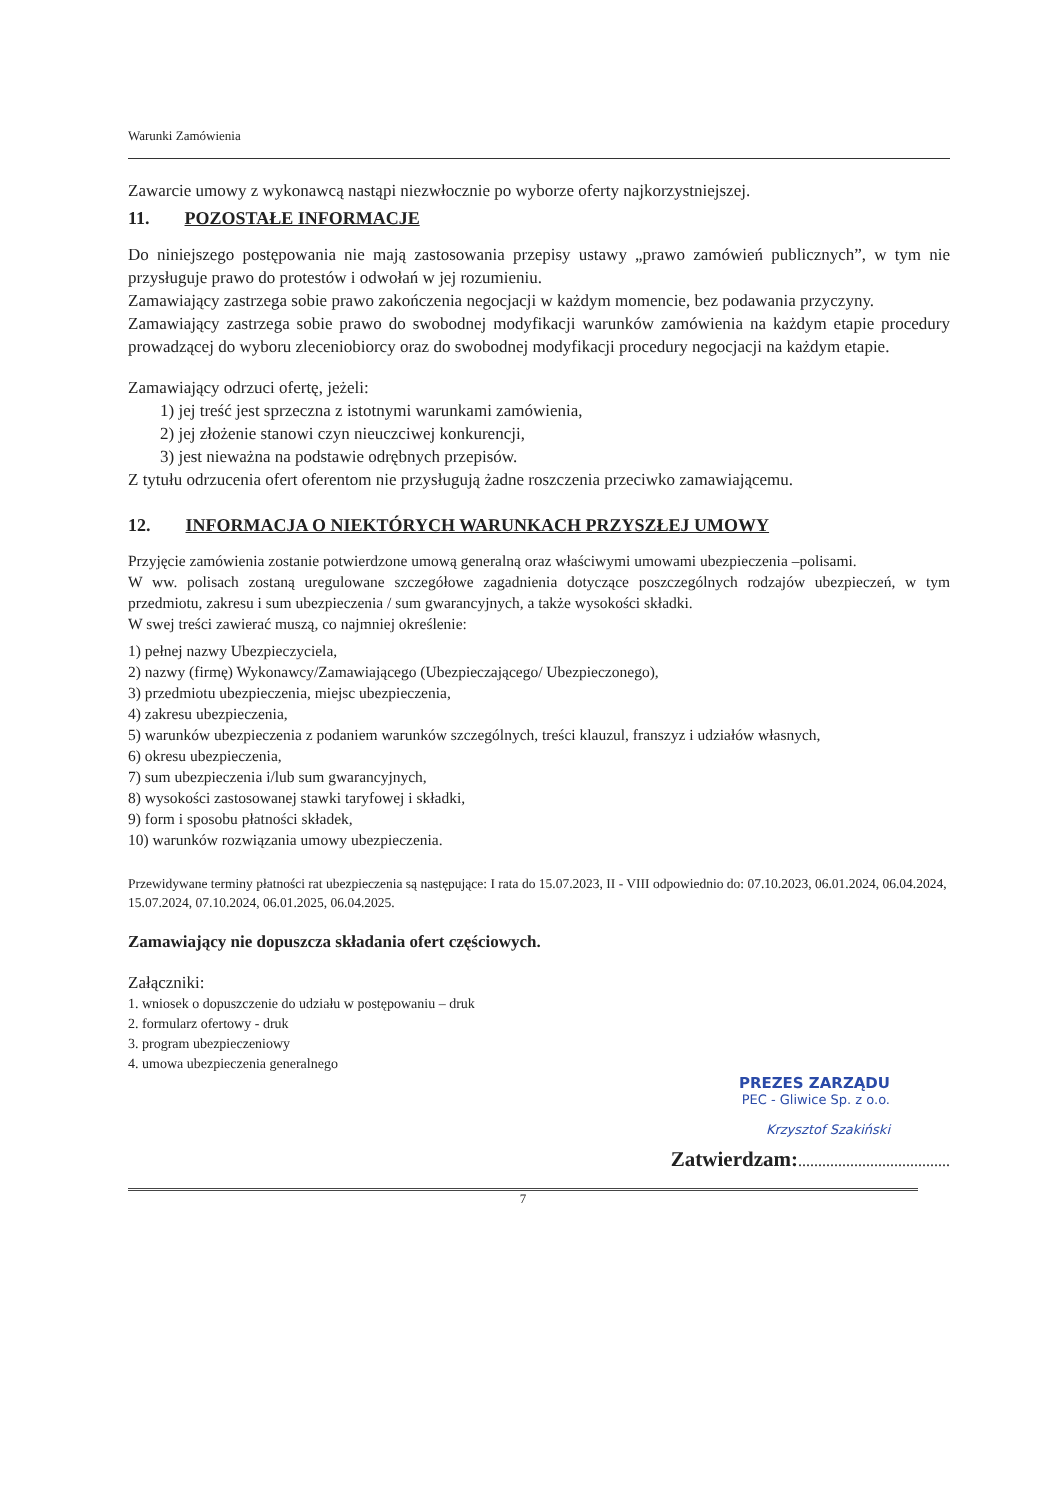Warunki Zamówienia
Zawarcie umowy z wykonawcą nastąpi niezwłocznie po wyborze oferty najkorzystniejszej.
11. POZOSTAŁE INFORMACJE
Do niniejszego postępowania nie mają zastosowania przepisy ustawy „prawo zamówień publicznych”, w tym nie przysługuje prawo do protestów i odwołań w jej rozumieniu.
Zamawiający zastrzega sobie prawo zakończenia negocjacji w każdym momencie, bez podawania przyczyny.
Zamawiający zastrzega sobie prawo do swobodnej modyfikacji warunków zamówienia na każdym etapie procedury prowadzącej do wyboru zleceniobiorcy oraz do swobodnej modyfikacji procedury negocjacji na każdym etapie.
Zamawiający odrzuci ofertę, jeżeli:
1) jej treść jest sprzeczna z istotnymi warunkami zamówienia,
2) jej złożenie stanowi czyn nieuczciwej konkurencji,
3) jest nieważna na podstawie odrębnych przepisów.
Z tytułu odrzucenia ofert oferentom nie przysługują żadne roszczenia przeciwko zamawiającemu.
12. INFORMACJA O NIEKTÓRYCH WARUNKACH PRZYSZŁEJ UMOWY
Przyjęcie zamówienia zostanie potwierdzone umową generalną oraz właściwymi umowami ubezpieczenia –polisami.
W ww. polisach zostaną uregulowane szczegółowe zagadnienia dotyczące poszczególnych rodzajów ubezpieczeń, w tym przedmiotu, zakresu i sum ubezpieczenia / sum gwarancyjnych, a także wysokości składki.
W swej treści zawierać muszą, co najmniej określenie:
1) pełnej nazwy Ubezpieczyciela,
2) nazwy (firmę) Wykonawcy/Zamawiającego (Ubezpieczającego/ Ubezpieczonego),
3) przedmiotu ubezpieczenia, miejsc ubezpieczenia,
4) zakresu ubezpieczenia,
5) warunków ubezpieczenia z podaniem warunków szczególnych, treści klauzul, franszyz i udziałów własnych,
6) okresu ubezpieczenia,
7) sum ubezpieczenia i/lub sum gwarancyjnych,
8) wysokości zastosowanej stawki taryfowej i składki,
9) form i sposobu płatności składek,
10) warunków rozwiązania umowy ubezpieczenia.
Przewidywane terminy płatności rat ubezpieczenia są następujące: I rata do 15.07.2023, II - VIII odpowiednio do: 07.10.2023, 06.01.2024, 06.04.2024, 15.07.2024, 07.10.2024, 06.01.2025, 06.04.2025.
Zamawiający nie dopuszcza składania ofert częściowych.
Załączniki:
1. wniosek o dopuszczenie do udziału w postępowaniu – druk
2. formularz ofertowy - druk
3. program ubezpieczeniowy
4. umowa ubezpieczenia generalnego
PREZES ZARZĄDU
PEC - Gliwice Sp. z o.o.
Krzysztof Szakiński
Zatwierdzam:......................................
7